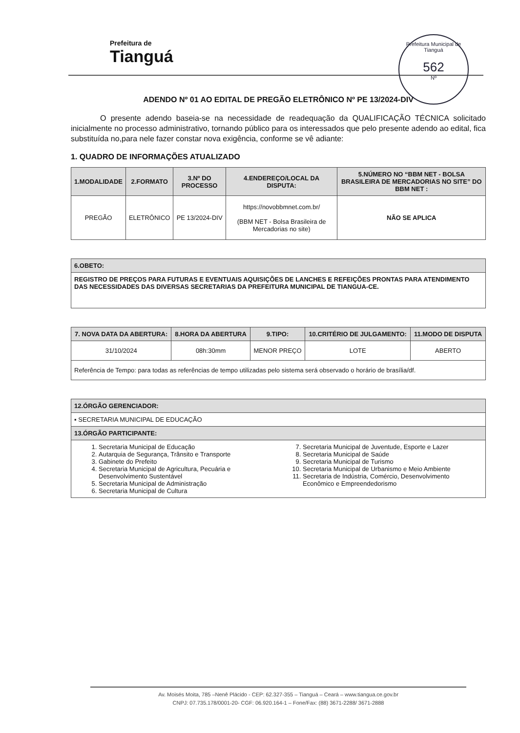Prefeitura de
Tianguá
Prefeitura Municipal de Tianguá
562
Nº
ADENDO Nº 01 AO EDITAL DE PREGÃO ELETRÔNICO Nº PE 13/2024-DIV
O presente adendo baseia-se na necessidade de readequação da QUALIFICAÇÃO TÉCNICA solicitado inicialmente no processo administrativo, tornando público para os interessados que pelo presente adendo ao edital, fica substituída no,para nele fazer constar nova exigência, conforme se vê adiante:
1. QUADRO DE INFORMAÇÕES ATUALIZADO
| 1.MODALIDADE | 2.FORMATO | 3.Nº DO PROCESSO | 4.ENDEREÇO/LOCAL DA DISPUTA: | 5.NÚMERO NO “BBM NET - BOLSA BRASILEIRA DE MERCADORIAS NO SITE” DO BBM NET : |
| --- | --- | --- | --- | --- |
| PREGÃO | ELETRÔNICO | PE 13/2024-DIV | https://novobbmnet.com.br/ (BBM NET - Bolsa Brasileira de Mercadorias no site) | NÃO SE APLICA |
| 6.OBETO: |
| --- |
| REGISTRO DE PREÇOS PARA FUTURAS E EVENTUAIS AQUISIÇÕES DE LANCHES E REFEIÇÕES PRONTAS PARA ATENDIMENTO DAS NECESSIDADES DAS DIVERSAS SECRETARIAS DA PREFEITURA MUNICIPAL DE TIANGUA-CE. |
| 7. NOVA DATA DA ABERTURA: | 8.HORA DA ABERTURA | 9.TIPO: | 10.CRITÉRIO DE JULGAMENTO: | 11.MODO DE DISPUTA |
| --- | --- | --- | --- | --- |
| 31/10/2024 | 08h:30mm | MENOR PREÇO | LOTE | ABERTO |
| Referência de Tempo: para todas as referências de tempo utilizadas pelo sistema será observado o horário de brasília/df. | | | | |
| 12.ÓRGÃO GERENCIADOR: |
| --- |
| ▪ SECRETARIA MUNICIPAL DE EDUCAÇÃO |
| 13.ÓRGÃO PARTICIPANTE: |
| 1. Secretaria Municipal de Educação 2. Autarquia de Segurança, Trânsito e Transporte 3. Gabinete do Prefeito 4. Secretaria Municipal de Agricultura, Pecuária e Desenvolvimento Sustentável 5. Secretaria Municipal de Administração 6. Secretaria Municipal de Cultura 7. Secretaria Municipal de Juventude, Esporte e Lazer 8. Secretaria Municipal de Saúde 9. Secretaria Municipal de Turismo 10. Secretaria Municipal de Urbanismo e Meio Ambiente 11. Secretaria de Indústria, Comércio, Desenvolvimento Econômico e Empreendedorismo |
Av. Moisés Moita, 785 –Nenê Plácido - CEP: 62.327-355 – Tianguá – Ceará – www.tiangua.ce.gov.br
CNPJ: 07.735.178/0001-20- CGF: 06.920.164-1 – Fone/Fax: (88) 3671-2288/ 3671-2888